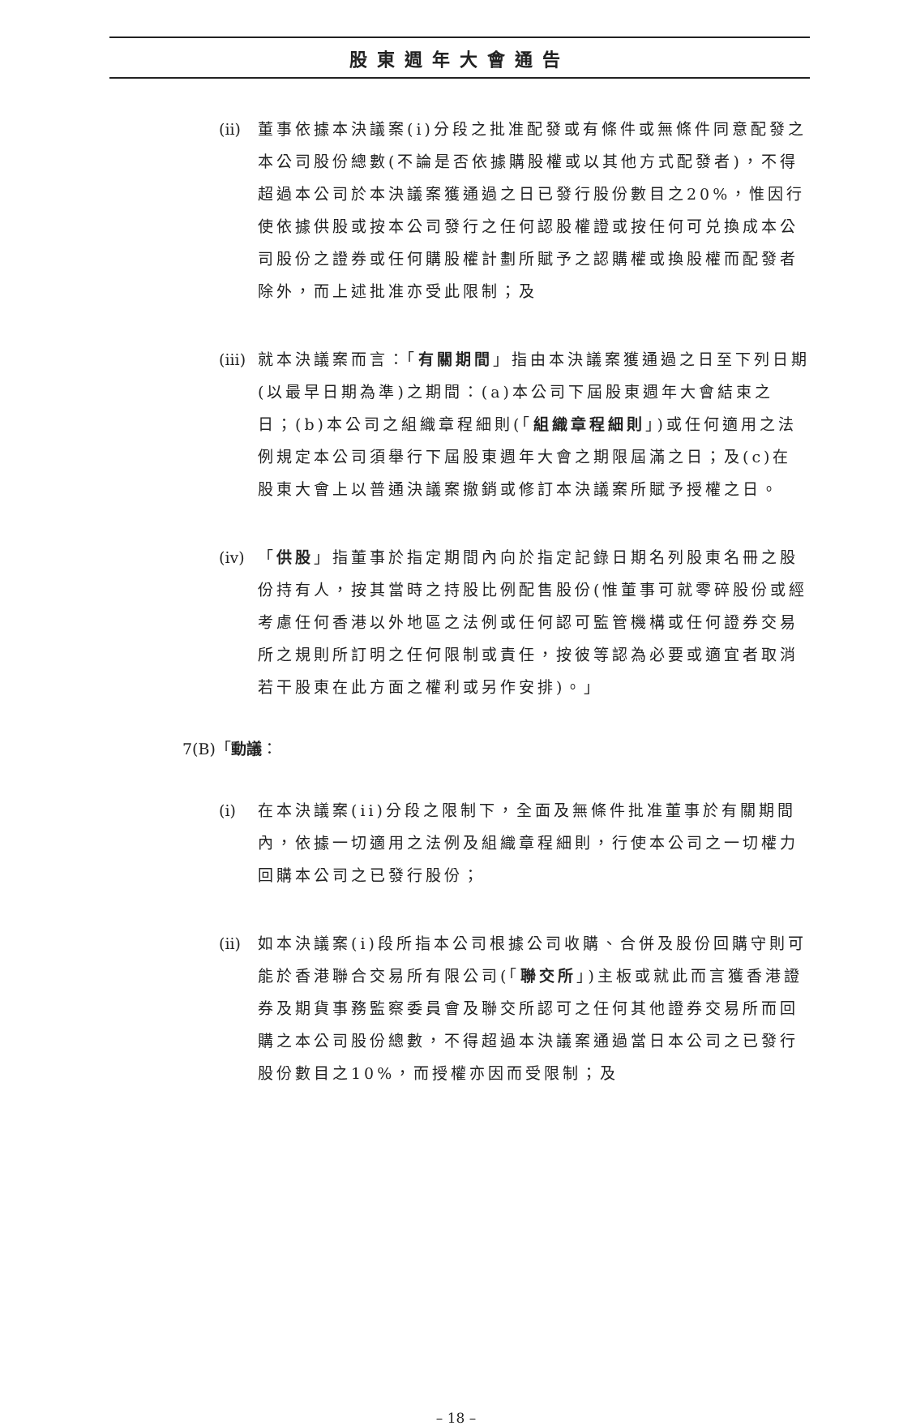股東週年大會通告
(ii)
董事依據本決議案(i)分段之批准配發或有條件或無條件同意配發之本公司股份總數(不論是否依據購股權或以其他方式配發者)，不得超過本公司於本決議案獲通過之日已發行股份數目之20%，惟因行使依據供股或按本公司發行之任何認股權證或按任何可兑換成本公司股份之證券或任何購股權計劃所賦予之認購權或換股權而配發者除外，而上述批准亦受此限制；及
(iii)
就本決議案而言：「有關期間」指由本決議案獲通過之日至下列日期(以最早日期為準)之期間：(a)本公司下屆股東週年大會結束之日；(b)本公司之組織章程細則(「組織章程細則」)或任何適用之法例規定本公司須舉行下屆股東週年大會之期限屆滿之日；及(c)在股東大會上以普通決議案撤銷或修訂本決議案所賦予授權之日。
(iv)
「供股」指董事於指定期間內向於指定記錄日期名列股東名冊之股份持有人，按其當時之持股比例配售股份(惟董事可就零碎股份或經考慮任何香港以外地區之法例或任何認可監管機構或任何證券交易所之規則所訂明之任何限制或責任，按彼等認為必要或適宜者取消若干股東在此方面之權利或另作安排)。」
7(B)「動議：
(i) 在本決議案(ii)分段之限制下，全面及無條件批准董事於有關期間內，依據一切適用之法例及組織章程細則，行使本公司之一切權力回購本公司之已發行股份；
(ii)
如本決議案(i)段所指本公司根據公司收購、合併及股份回購守則可能於香港聯合交易所有限公司(「聯交所」)主板或就此而言獲香港證券及期貨事務監察委員會及聯交所認可之任何其他證券交易所而回購之本公司股份總數，不得超過本決議案通過當日本公司之已發行股份數目之10%，而授權亦因而受限制；及
– 18 –